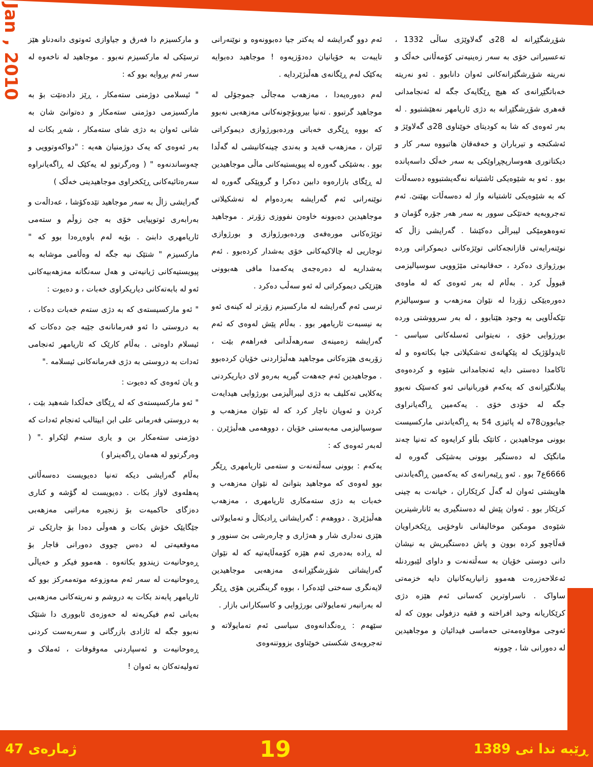Jan , 2010
و مارکسیزم دا فەرق و جیاوازی ئەوتوی دانەدناو هێز ترسێکی لە مارکسیزم نەبوو . موجاهید لە ناخەوە لە سەر ئەم بڕوایە بوو کە :
" ئیسلامی دوژمنی ستەمکار ، ڕێز دادەنێت بۆ بە مارکسیزمی دوژمنی ستەمکار و دەتوانێ شان بە شانی ئەوان بە دژی شای ستەمکار ، شەڕ بکات لە بەر ئەوەی کە یەک دوژمنیان هەیە : "دواکەوتوویی و چەوساندنەوە " ( وەرگرتوو لە یەکێک لە ڕاگەیانراوە سەرەتائیەکانی ڕێکخراوی موجاهیدینی خەڵک )
گەرایشی زاڵ بە سەر موجاهید تێدەکۆشا ، عەداڵەت و بەرابەری ئوتوپیایی خۆی بە جێ زوڵم و ستەمی ئاریامهری دابنێ . بۆیە لەم باوەڕەدا بوو کە " مارکسیزم " شتێک نیە جگە لە وەڵامی موشابە بە پیویستیەکانی ژیانیەتی و هەل سەنگانە مەزهەبیەکانی ئەو لە بابەتەکانی دیاریکراوی خەبات ، و دەیوت :
" ئەو مارکسیستەی کە بە دژی ستەم خەبات دەکات ، بە دروستی دا ئەو فەرمانانەی جێبە جێ دەکات کە ئیسلام داوەتی . بەڵام کارێک کە ئاریامهر ئەنجامی ئەدات بە دروستی بە دژی فەرمانەکانی ئیسلامە ."
و یان ئەوەی کە دەیوت :
" ئەو مارکسیستەی کە لە ڕێگای خەڵکدا شەهید بێت ، بە دروستی فەرمانی علی ابن ابیتالب ئەنجام ئەدات کە دوژمنی ستەمکار بن و یاری ستەم لێکراو ." ( وەرگرتوو لە هەمان ڕاگەینراو )
بەڵام گەرایشی دیکە تەنیا دەیویست دەسەڵاتی پەهلەوی لاواز بکات . دەیویست لە گۆشە و کناری دەزگای حاکمیەت بۆ زنجیرە مەراتبی مەزهەبی جێگایێک خۆش بکات و هەوڵی دەدا بۆ جارێکی تر مەوقعیەتی لە دەس چووی دەورانی قاجار بۆ ڕەوحانیەت زیندوو بکاتەوە . هەموو فیکر و خەیاڵی ڕەوحانیەت لە سەر ئەم مەوزوعە موتەمەرکز بوو کە ئاریامهر پابەند بکات بە دروشم و نەریتەکانی مەزهەبی بەیانی ئەم فیکریەتە لە حەوزەی ئابووری دا شتێک نەبوو جگە لە ئازادی بازرگانی و سەربەست کردنی ڕەوحانیەت و ئەسپاردنی مەوقوفات ، ئەملاک و تەولیەتەکان بە ئەوان !
ئەم دوو گەرایشە لە یەکتر جیا دەبوونەوە و نوێنەرانی تایبەت بە خۆیانیان دەدۆزیەوە ! موجاهید دەبوایە یەکێک لەم ڕێگانەی هەڵبژێردایە .
لەم دەورەیەدا ، مەزهەب مەجاڵی جموجۆلی لە موجاهید گرتبوو . تەنیا بیروبۆچونەکانی مەزهەبی نەبوو کە بووە ڕێگری خەباتی وردەبورژوازی دیموکراتی ئێران ، مەزهەب قەید و بەندی چینەکانیشی لە گەڵدا بوو . بەشێکی گەورە لە پیویستیەکانی ماڵی موجاهیدین لە ڕێگای بازارەوە دابین دەکرا و گروپێکی گەورە لە نوێنەرانی ئەم گەرایشە بەردەوام لە تەشکیلاتی موجاهیدین دەبوونە خاوەن نفووزی زۆرتر . موجاهید توێژەکانی مورەفەی وردەبورژوازی و بورژوازی توجاریی لە چالاکیەکانی خۆی بەشدار کردەبوو . ئەم بەشداریە لە دەرەجەی یەکەمدا مافی هەبوونی هێزێکی دیموکراتی لە ئەو سەڵب دەکرد .
ترسی ئەم گەرایشە لە مارکسیزم زۆرتر لە کینەی ئەو بە نیسبەت ئاریامهر بوو . بەڵام پێش لەوەی کە ئەم گەرایشە زەمینەی سەرهەڵدانی فەراهەم بێت ، زۆربەی هێزەکانی موجاهید هەڵبژاردنی خۆیان کردەبوو . موجاهیدین ئەم جەهەت گیریە بەرەو لای دیاریکردنی یەکلایی تەکلیف بە دژی لیبراڵیزمی بورژوایی هیدایەت کردن و ئەویان ناچار کرد کە لە نێوان مەزهەب و سوسیالیزمی مەبەستی خۆیان ، دووهەمی هەڵبژێرن . لەبەر ئەوەی کە :
یەکەم : بوونی سەڵتەنەت و ستەمی ئاریامهری ڕێگر بوو لەوەی کە موجاهید بتوانێ لە نێوان مەزهەب و خەبات بە دژی ستەمکاری ئاریامهری ، مەزهەب هەڵبژێرێ . دووهەم : گەرایشاتی ڕادیکاڵ و تەمایولاتی هێزی نەداری شار و هەژاری و چارەرشی بێ سنوور و لە ڕادە بەدەری ئەم هێزە کۆمەڵایەتیە کە لە نێوان گەرایشاتی شۆڕشگێڕانەی مەزهەبی موجاهیدین لایەنگری سەختی لێدەکرا ، بووە گرینگترین هۆی ڕێگر لە بەرانبەر تەمایولاتی بورژوایی و کاسبکارانی بازار .
سێهەم : ڕەنگدانەوەی سیاسی ئەم تەمایولاتە و تەجروبەی شکستی خوێناوی بزووتنەوەی
شۆڕشگێڕانە لە 28ی گەلاوێژی ساڵی 1332 ، تەعسیراتی خۆی بە سەر زەینیەتی کۆمەڵانی خەڵک و نەریتە شۆڕشگێرانەکانی ئەوان دانابوو . ئەو نەریتە خەباتگێڕانەی کە هیچ ڕێگایەک جگە لە ئەنجامدانی قەهری شۆڕشگێڕانە بە دژی ئاریامهر نەهێشتبوو . لە بەر ئەوەی کە شا بە کودیتای خوێناوی 28ی گەلاوێژ و ئەشکنجە و تیرباران و خەفەقان هاتبووە سەر کار و دیکتاتوری هەوسارپچڕاوێکی بە سەر خەڵک داسەپاندە بوو . ئەو بە شێوەیکی ئاشتیانە نەگەیشتبووە دەسەڵات کە بە شێوەیکی ئاشتیانە واز لە دەسەڵات بهێنێ. ئەم تەجروبەیە خەتێکی سوور بە سەر هەر جۆرە گۆمان و تەوەهومێکی لیبراڵی دەکێشا . گەرایشی زاڵ کە نوێنەرایەتی قازانجەکانی توێژەکانی دیموکراتی وردە بورژوازی دەکرد ، حەقانیەتی مێژوویی سوسیالیزمی قبووڵ کرد . بەڵام لە بەر ئەوەی کە لە ماوەی دەورەیێکی زۆردا لە نێوان مەزهەب و سوسیالیزم تێکەڵاویی بە وجود هێنابوو ، لە بەر سرووشتی وردە بورژوایی خۆی ، نەیتوانی ئەسلەکانی سیاسی - ئایدولۆژیک لە پێکهاتەی تەشکیلاتی جیا بکاتەوە و لە ئاکامدا دەستی دایە ئەنجامدانی شێوە و کردەوەی پیلانگێڕانەی کە یەکەم قوربانیانی ئەو کەسێک نەبوو جگە لە خۆدی خۆی . یەکەمین ڕاگەیانراوی جیابوون78ە لە پائیزی 54 بە ڕاگەیاندنی مارکسیست بوونی موجاهیدین ، کاتێک بڵاو کرایەوە کە تەنیا چەند مانگێک لە دەستگیر بوونی بەشێکی گەورە لە 6666ع7 بوو . ئەو ڕێبەرانەی کە یەکەمین ڕاگەیاندنی هاوپشتی ئەوان لە گەڵ کرێکاران ، خیانەت بە چینی کرێکار بوو . ئەوان پێش لە دەستگیری بە ئانارشیترین شێوەی مومکین موخالیفانی ناوخۆیی ڕێکخراویان قەڵاچوو کردە بوون و پاش دەستگیریش بە نیشان دانی دوستی خۆیان بە سەڵتەنەت و داوای لێبوردنلە ئەعلاحەزرەت هەموو زانیاریەکانیان دایە خزمەتی ساواک . ناسراوترین کەسانی ئەم هێزە دژی کرێکاریانە وحید افراختە و فقیه دزفولی بوون کە لە ئەوجی موقاوەمەتی حەماسی فیدائیان و موجاهیدین لە دەورانی شا ، چوونە
ژمارەی 47 19 ڕێبە ندا نی 1389